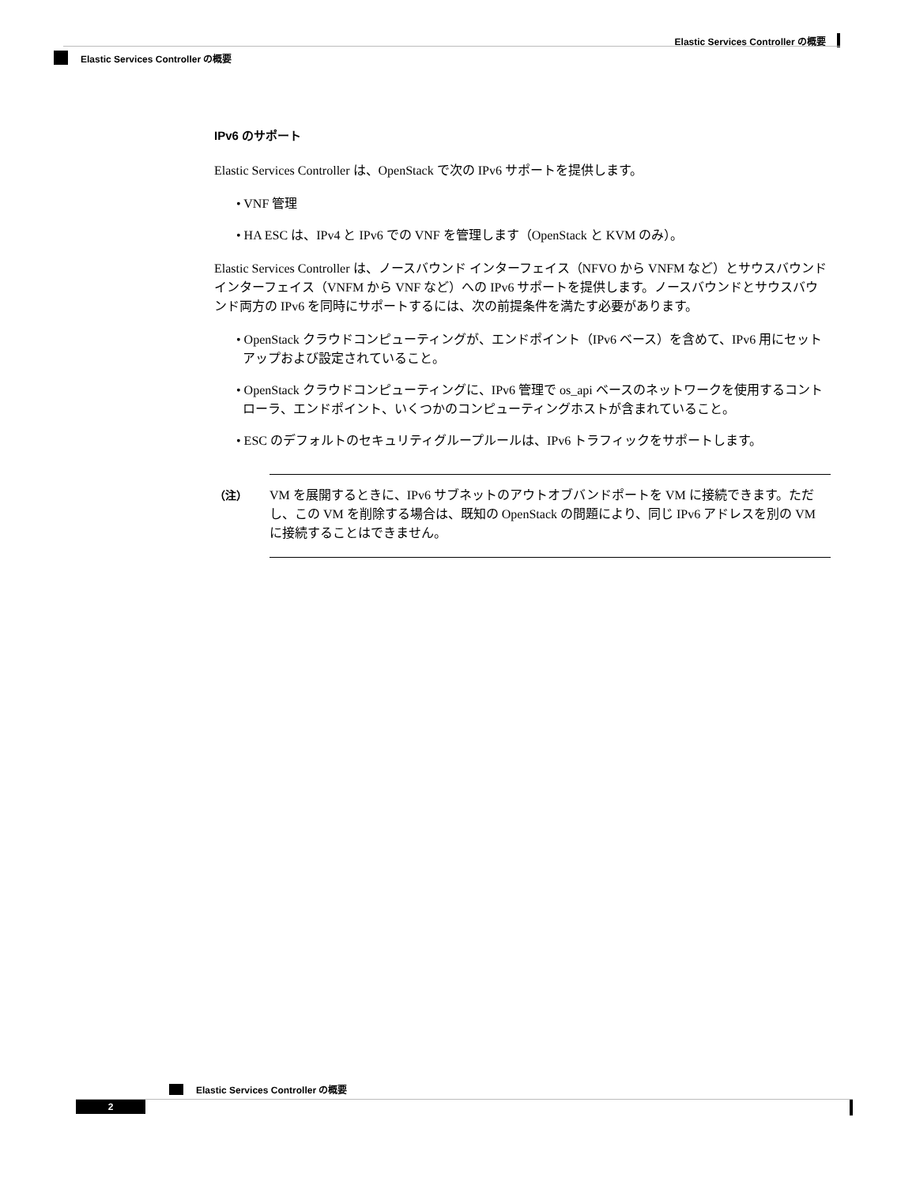Elastic Services Controller の概要
Elastic Services Controller の概要
IPv6 のサポート
Elastic Services Controller は、OpenStack で次の IPv6 サポートを提供します。
• VNF 管理
• HA ESC は、IPv4 と IPv6 での VNF を管理します（OpenStack と KVM のみ）。
Elastic Services Controller は、ノースバウンド インターフェイス（NFVO から VNFM など）とサウスバウンドインターフェイス（VNFM から VNF など）への IPv6 サポートを提供します。ノースバウンドとサウスバウンド両方の IPv6 を同時にサポートするには、次の前提条件を満たす必要があります。
• OpenStack クラウドコンピューティングが、エンドポイント（IPv6 ベース）を含めて、IPv6 用にセットアップおよび設定されていること。
• OpenStack クラウドコンピューティングに、IPv6 管理で os_api ベースのネットワークを使用するコントローラ、エンドポイント、いくつかのコンピューティングホストが含まれていること。
• ESC のデフォルトのセキュリティグループルールは、IPv6 トラフィックをサポートします。
（注） VM を展開するときに、IPv6 サブネットのアウトオブバンドポートを VM に接続できます。ただし、この VM を削除する場合は、既知の OpenStack の問題により、同じ IPv6 アドレスを別の VM に接続することはできません。
Elastic Services Controller の概要
2